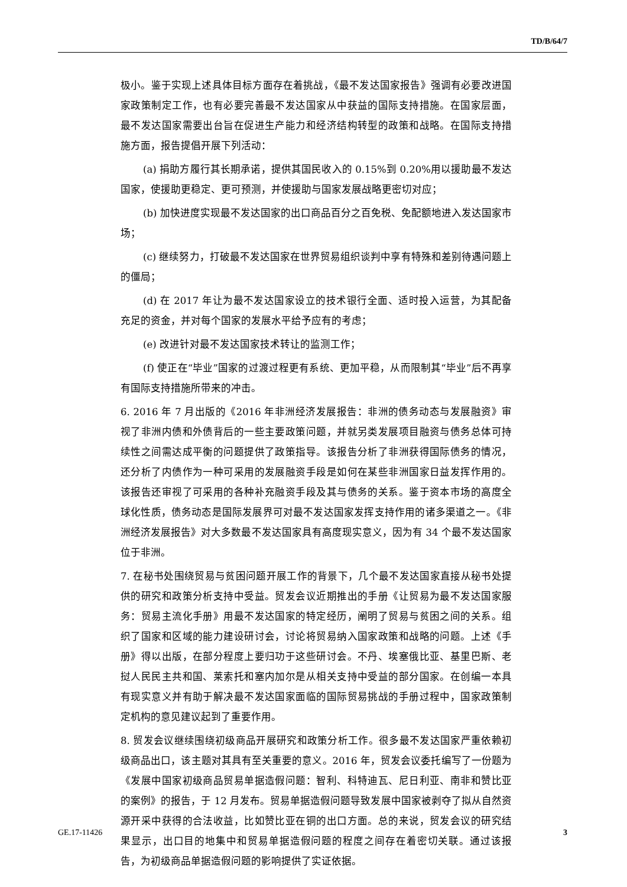TD/B/64/7
极小。鉴于实现上述具体目标方面存在着挑战，《最不发达国家报告》强调有必要改进国家政策制定工作，也有必要完善最不发达国家从中获益的国际支持措施。在国家层面，最不发达国家需要出台旨在促进生产能力和经济结构转型的政策和战略。在国际支持措施方面，报告提倡开展下列活动：
(a) 捐助方履行其长期承诺，提供其国民收入的 0.15%到 0.20%用以援助最不发达国家，使援助更稳定、更可预测，并使援助与国家发展战略更密切对应；
(b) 加快进度实现最不发达国家的出口商品百分之百免税、免配额地进入发达国家市场；
(c) 继续努力，打破最不发达国家在世界贸易组织谈判中享有特殊和差别待遇问题上的僵局；
(d) 在 2017 年让为最不发达国家设立的技术银行全面、适时投入运营，为其配备充足的资金，并对每个国家的发展水平给予应有的考虑；
(e) 改进针对最不发达国家技术转让的监测工作；
(f) 使正在“毕业”国家的过渡过程更有系统、更加平稳，从而限制其“毕业”后不再享有国际支持措施所带来的冲击。
6. 2016 年 7 月出版的《2016 年非洲经济发展报告：非洲的债务动态与发展融资》审视了非洲内债和外债背后的一些主要政策问题，并就另类发展项目融资与债务总体可持续性之间需达成平衡的问题提供了政策指导。该报告分析了非洲获得国际债务的情况，还分析了内债作为一种可采用的发展融资手段是如何在某些非洲国家日益发挥作用的。该报告还审视了可采用的各种补充融资手段及其与债务的关系。鉴于资本市场的高度全球化性质，债务动态是国际发展界可对最不发达国家发挥支持作用的诸多渠道之一。《非洲经济发展报告》对大多数最不发达国家具有高度现实意义，因为有 34 个最不发达国家位于非洲。
7. 在秘书处围绕贸易与贫困问题开展工作的背景下，几个最不发达国家直接从秘书处提供的研究和政策分析支持中受益。贸发会议近期推出的手册《让贸易为最不发达国家服务：贸易主流化手册》用最不发达国家的特定经历，阐明了贸易与贫困之间的关系。组织了国家和区域的能力建设研讨会，讨论将贸易纳入国家政策和战略的问题。上述《手册》得以出版，在部分程度上要归功于这些研讨会。不丹、埃塞俄比亚、基里巴斯、老挝人民民主共和国、莱索托和塞内加尔是从相关支持中受益的部分国家。在创编一本具有现实意义并有助于解决最不发达国家面临的国际贸易挑战的手册过程中，国家政策制定机构的意见建议起到了重要作用。
8. 贸发会议继续围绕初级商品开展研究和政策分析工作。很多最不发达国家严重依赖初级商品出口，该主题对其具有至关重要的意义。2016 年，贸发会议委托编写了一份题为《发展中国家初级商品贸易单据造假问题：智利、科特迪瓦、尼日利亚、南非和赞比亚的案例》的报告，于 12 月发布。贸易单据造假问题导致发展中国家被剥夺了拟从自然资源开采中获得的合法收益，比如赞比亚在铜的出口方面。总的来说，贸发会议的研究结果显示，出口目的地集中和贸易单据造假问题的程度之间存在着密切关联。通过该报告，为初级商品单据造假问题的影响提供了实证依据。
GE.17-11426 3